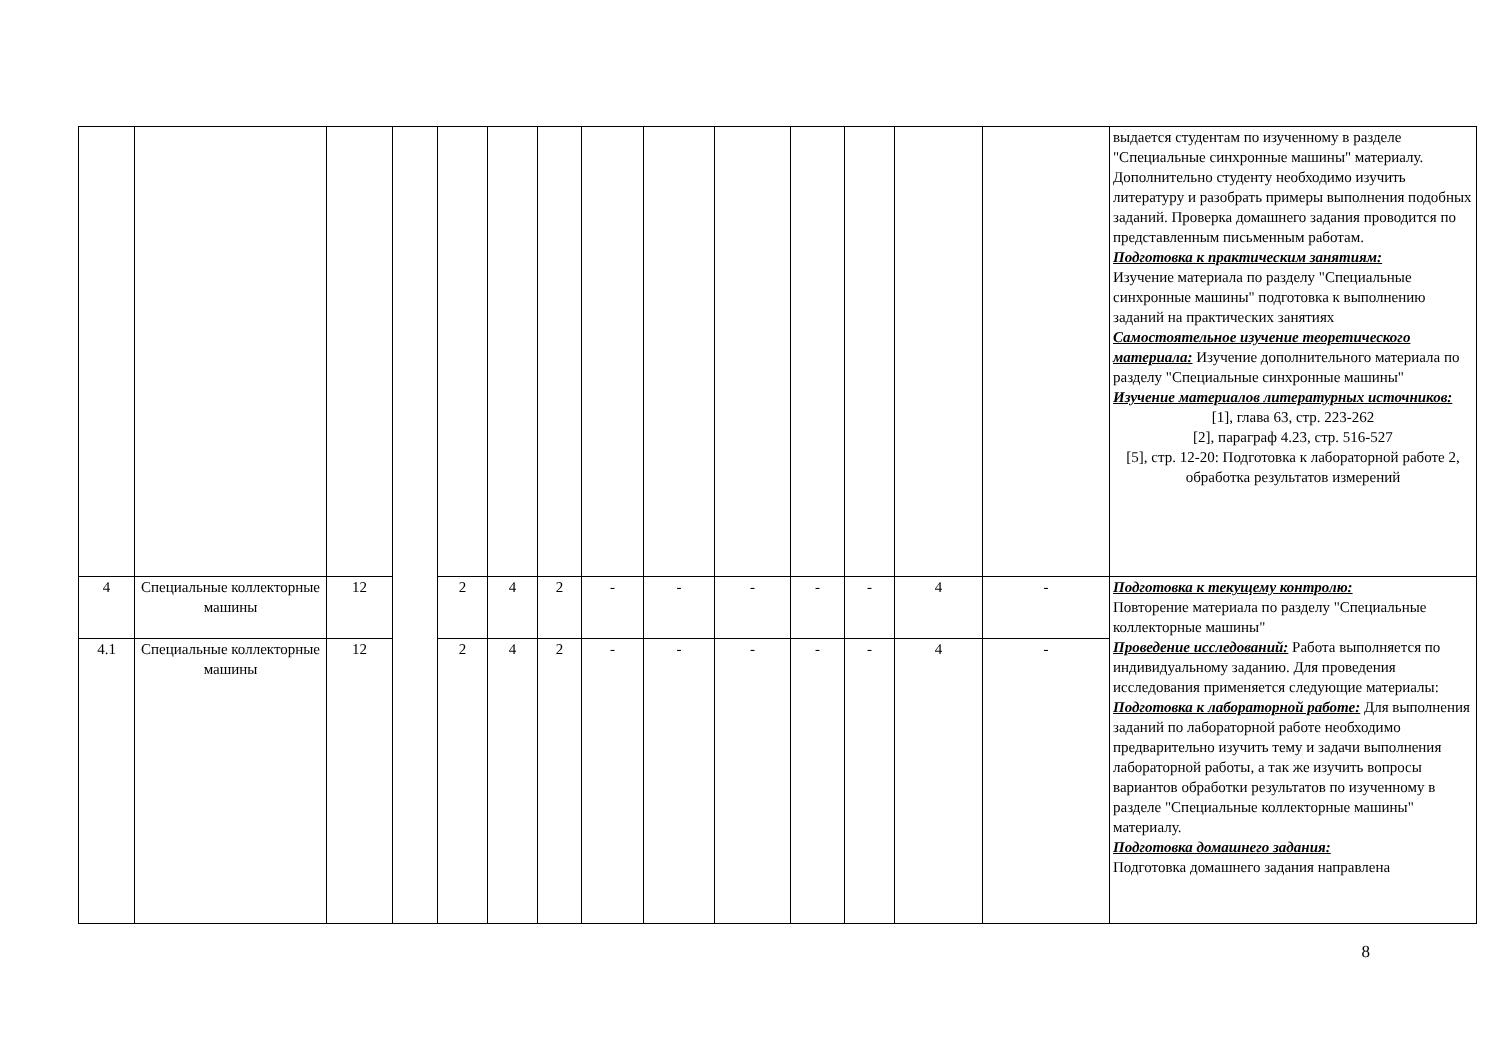| | | | | | | | | | | | | | | выдается студентам по изученному в разделе "Специальные синхронные машины" материалу. Дополнительно студенту необходимо изучить литературу и разобрать примеры выполнения подобных заданий. Проверка домашнего задания проводится по представленным письменным работам. Подготовка к практическим занятиям: Изучение материала по разделу "Специальные синхронные машины" подготовка к выполнению заданий на практических занятиях Самостоятельное изучение теоретического материала: Изучение дополнительного материала по разделу "Специальные синхронные машины" Изучение материалов литературных источников: [1], глава 63, стр. 223-262 [2], параграф 4.23, стр. 516-527 [5], стр. 12-20: Подготовка к лабораторной работе 2, обработка результатов измерений |
| 4 | Специальные коллекторные машины | 12 | | 2 | 4 | 2 | - | - | - | - | - | 4 | - | Подготовка к текущему контролю: Повторение материала по разделу "Специальные коллекторные машины" Проведение исследований: Работа выполняется по индивидуальному заданию. Для проведения исследования применяется следующие материалы: Подготовка к лабораторной работе: Для выполнения заданий по лабораторной работе необходимо предварительно изучить тему и задачи выполнения лабораторной работы, а так же изучить вопросы вариантов обработки результатов по изученному в разделе "Специальные коллекторные машины" материалу. Подготовка домашнего задания: Подготовка домашнего задания направлена |
| 4.1 | Специальные коллекторные машины | 12 | | 2 | 4 | 2 | - | - | - | - | - | 4 | - | |
8